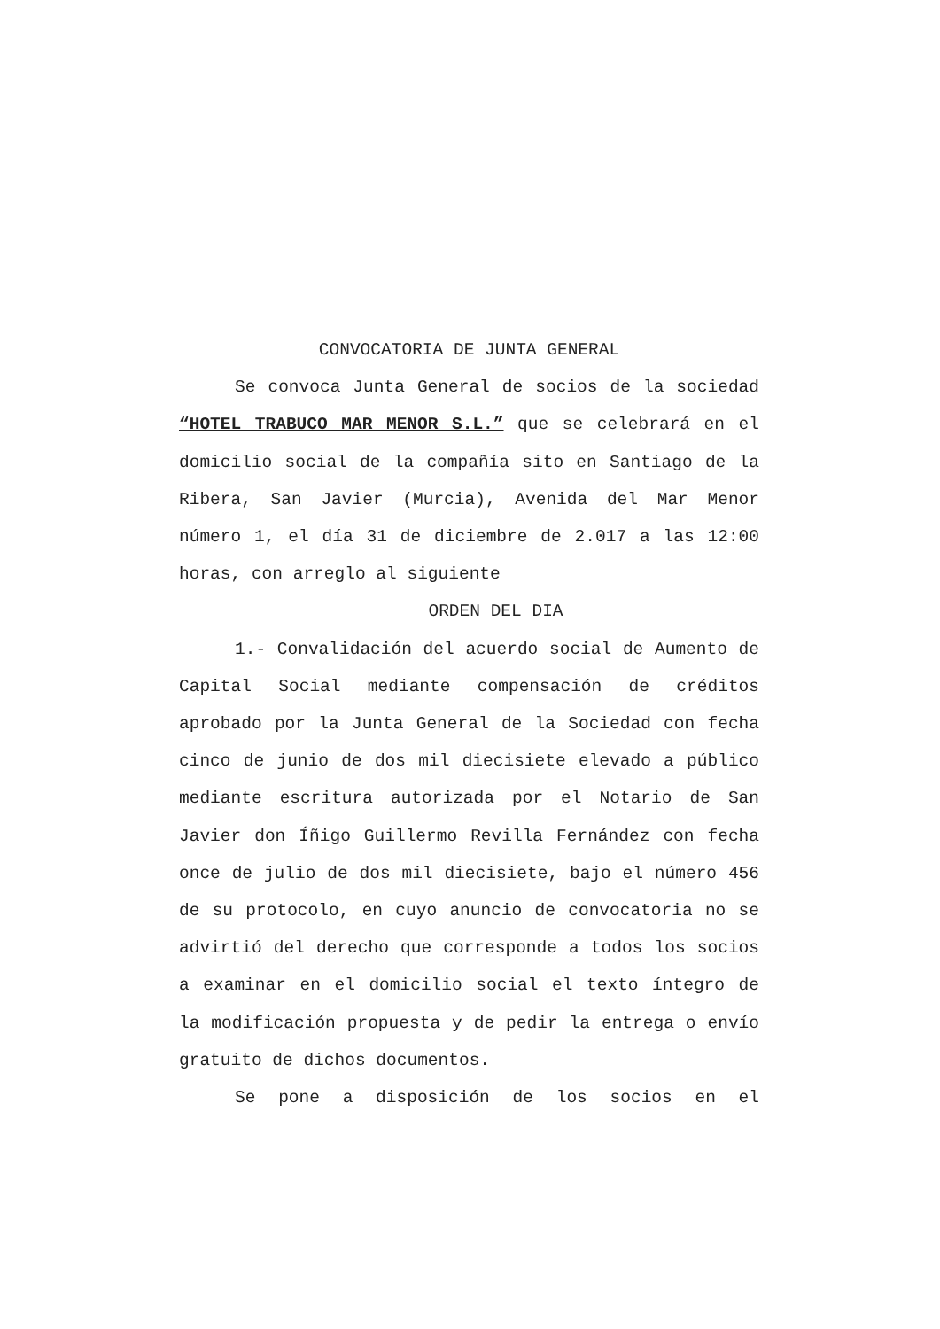CONVOCATORIA DE JUNTA GENERAL
Se convoca Junta General de socios de la sociedad “HOTEL TRABUCO MAR MENOR S.L.” que se celebrará en el domicilio social de la compañía sito en Santiago de la Ribera, San Javier (Murcia), Avenida del Mar Menor número 1, el día 31 de diciembre de 2.017 a las 12:00 horas, con arreglo al siguiente
ORDEN DEL DIA
1.- Convalidación del acuerdo social de Aumento de Capital Social mediante compensación de créditos aprobado por la Junta General de la Sociedad con fecha cinco de junio de dos mil diecisiete elevado a público mediante escritura autorizada por el Notario de San Javier don Íñigo Guillermo Revilla Fernández con fecha once de julio de dos mil diecisiete, bajo el número 456 de su protocolo, en cuyo anuncio de convocatoria no se advirtió del derecho que corresponde a todos los socios a examinar en el domicilio social el texto íntegro de la modificación propuesta y de pedir la entrega o envío gratuito de dichos documentos.
Se pone a disposición de los socios en el